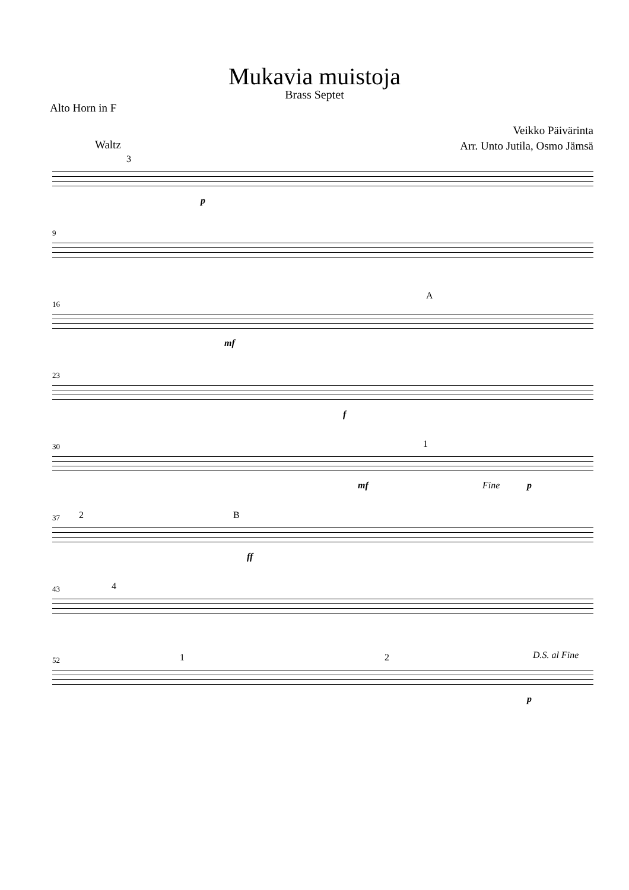Mukavia muistoja
Brass Septet
Alto Horn in F
Waltz
Veikko Päivärinta
Arr. Unto Jutila, Osmo Jämsä
3
p
9
16
A
mf
23
f
30 1
mf Fine p
37 2 B
ff
43 4
52 1 2 D.S. al Fine
p